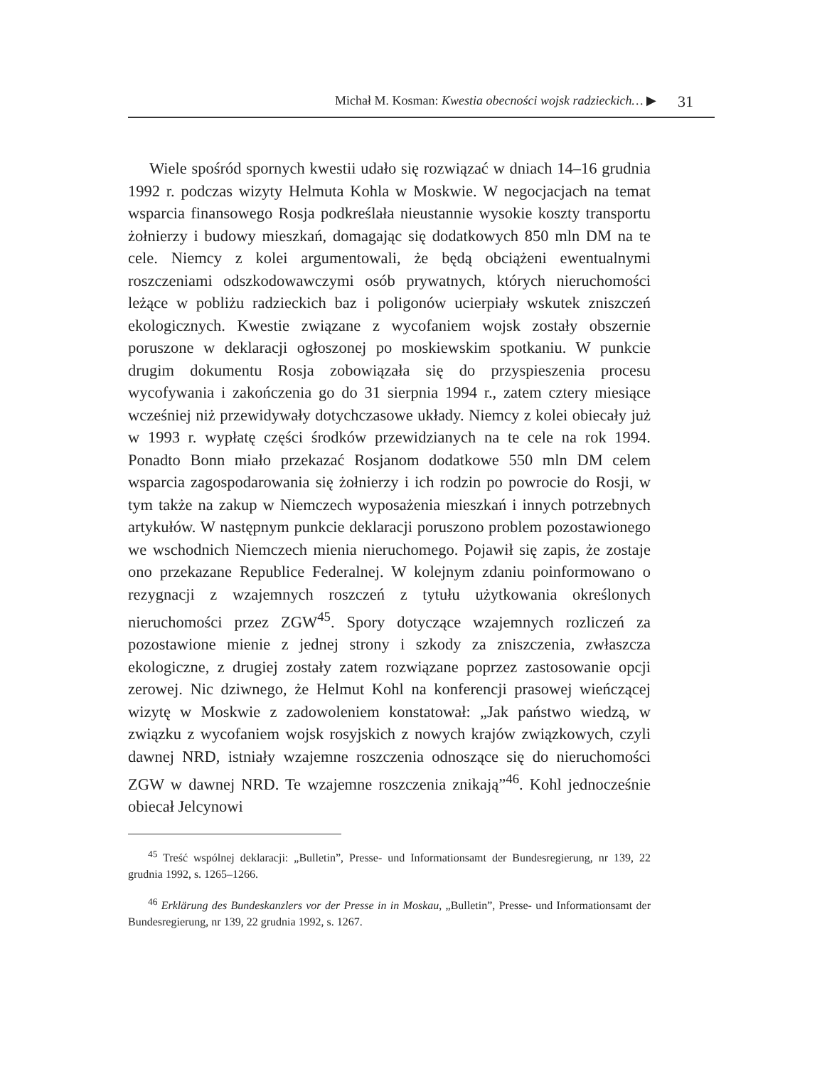Michał M. Kosman: Kwestia obecności wojsk radzieckich… ▶ 31
Wiele spośród spornych kwestii udało się rozwiązać w dniach 14–16 grudnia 1992 r. podczas wizyty Helmuta Kohla w Moskwie. W negocjacjach na temat wsparcia finansowego Rosja podkreślała nieustannie wysokie koszty transportu żołnierzy i budowy mieszkań, domagając się dodatkowych 850 mln DM na te cele. Niemcy z kolei argumentowali, że będą obciążeni ewentualnymi roszczeniami odszkodowawczymi osób prywatnych, których nieruchomości leżące w pobliżu radzieckich baz i poligonów ucierpiały wskutek zniszczeń ekologicznych. Kwestie związane z wycofaniem wojsk zostały obszernie poruszone w deklaracji ogłoszonej po moskiewskim spotkaniu. W punkcie drugim dokumentu Rosja zobowiązała się do przyspieszenia procesu wycofywania i zakończenia go do 31 sierpnia 1994 r., zatem cztery miesiące wcześniej niż przewidywały dotychczasowe układy. Niemcy z kolei obiecały już w 1993 r. wypłatę części środków przewidzianych na te cele na rok 1994. Ponadto Bonn miało przekazać Rosjanom dodatkowe 550 mln DM celem wsparcia zagospodarowania się żołnierzy i ich rodzin po powrocie do Rosji, w tym także na zakup w Niemczech wyposażenia mieszkań i innych potrzebnych artykułów. W następnym punkcie deklaracji poruszono problem pozostawionego we wschodnich Niemczech mienia nieruchomego. Pojawił się zapis, że zostaje ono przekazane Republice Federalnej. W kolejnym zdaniu poinformowano o rezygnacji z wzajemnych roszczeń z tytułu użytkowania określonych nieruchomości przez ZGW<sup>45</sup>. Spory dotyczące wzajemnych rozliczeń za pozostawione mienie z jednej strony i szkody za zniszczenia, zwłaszcza ekologiczne, z drugiej zostały zatem rozwiązane poprzez zastosowanie opcji zerowej. Nic dziwnego, że Helmut Kohl na konferencji prasowej wieńczącej wizytę w Moskwie z zadowoleniem konstatował: „Jak państwo wiedzą, w związku z wycofaniem wojsk rosyjskich z nowych krajów związkowych, czyli dawnej NRD, istniały wzajemne roszczenia odnoszące się do nieruchomości ZGW w dawnej NRD. Te wzajemne roszczenia znikają”<sup>46</sup>. Kohl jednocześnie obiecał Jelcynowi
<sup>45</sup> Treść wspólnej deklaracji: „Bulletin”, Presse- und Informationsamt der Bundesregierung, nr 139, 22 grudnia 1992, s. 1265–1266.
<sup>46</sup> Erklärung des Bundeskanzlers vor der Presse in in Moskau, „Bulletin”, Presse- und Informationsamt der Bundesregierung, nr 139, 22 grudnia 1992, s. 1267.